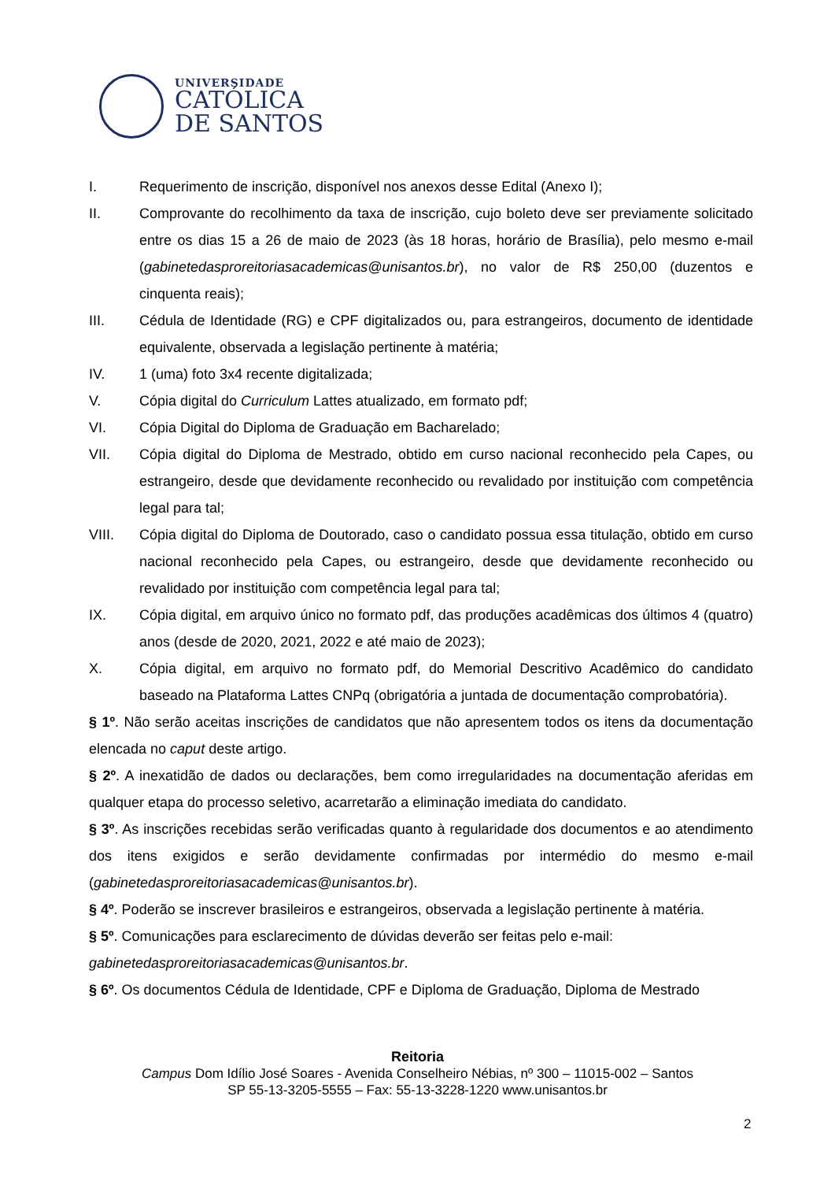UNIVERSIDADE
CATÓLICA
DE SANTOS
I. Requerimento de inscrição, disponível nos anexos desse Edital (Anexo I);
II. Comprovante do recolhimento da taxa de inscrição, cujo boleto deve ser previamente solicitado entre os dias 15 a 26 de maio de 2023 (às 18 horas, horário de Brasília), pelo mesmo e-mail (gabinetedasproreitoriasacademicas@unisantos.br), no valor de R$ 250,00 (duzentos e cinquenta reais);
III. Cédula de Identidade (RG) e CPF digitalizados ou, para estrangeiros, documento de identidade equivalente, observada a legislação pertinente à matéria;
IV. 1 (uma) foto 3x4 recente digitalizada;
V. Cópia digital do Curriculum Lattes atualizado, em formato pdf;
VI. Cópia Digital do Diploma de Graduação em Bacharelado;
VII. Cópia digital do Diploma de Mestrado, obtido em curso nacional reconhecido pela Capes, ou estrangeiro, desde que devidamente reconhecido ou revalidado por instituição com competência legal para tal;
VIII. Cópia digital do Diploma de Doutorado, caso o candidato possua essa titulação, obtido em curso nacional reconhecido pela Capes, ou estrangeiro, desde que devidamente reconhecido ou revalidado por instituição com competência legal para tal;
IX. Cópia digital, em arquivo único no formato pdf, das produções acadêmicas dos últimos 4 (quatro) anos (desde de 2020, 2021, 2022 e até maio de 2023);
X. Cópia digital, em arquivo no formato pdf, do Memorial Descritivo Acadêmico do candidato baseado na Plataforma Lattes CNPq (obrigatória a juntada de documentação comprobatória).
§ 1º. Não serão aceitas inscrições de candidatos que não apresentem todos os itens da documentação elencada no caput deste artigo.
§ 2º. A inexatidão de dados ou declarações, bem como irregularidades na documentação aferidas em qualquer etapa do processo seletivo, acarretarão a eliminação imediata do candidato.
§ 3º. As inscrições recebidas serão verificadas quanto à regularidade dos documentos e ao atendimento dos itens exigidos e serão devidamente confirmadas por intermédio do mesmo e-mail (gabinetedasproreitoriasacademicas@unisantos.br).
§ 4º. Poderão se inscrever brasileiros e estrangeiros, observada a legislação pertinente à matéria.
§ 5º. Comunicações para esclarecimento de dúvidas deverão ser feitas pelo e-mail:
gabinetedasproreitoriasacademicas@unisantos.br.
§ 6º. Os documentos Cédula de Identidade, CPF e Diploma de Graduação, Diploma de Mestrado
Reitoria
Campus Dom Idílio José Soares - Avenida Conselheiro Nébias, nº 300 – 11015-002 – Santos
SP 55-13-3205-5555 – Fax: 55-13-3228-1220 www.unisantos.br
2